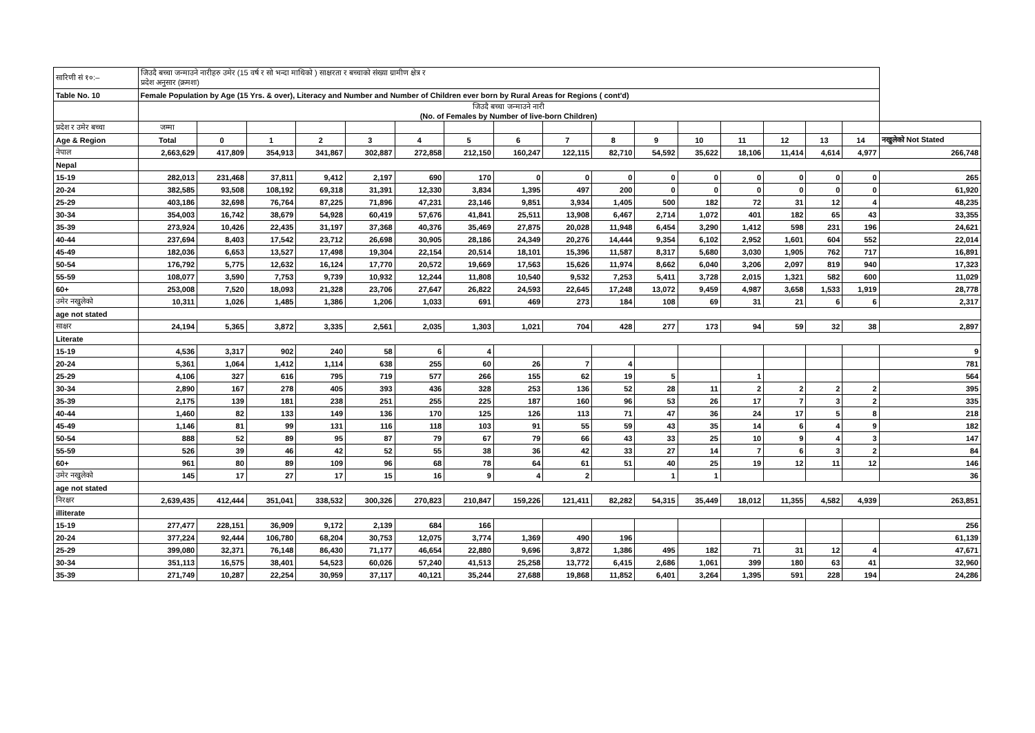| सारिणी सं १०:– | जिउदै बच्चा जन्माउने नारीहरु उमेर (15 वर्ष र सो भन्दा माथिको ) साक्षरता र बच्चाको संख्या ग्रामीण क्षेत्र र प्रदेश अनुसार (क्रमशः) | | | | | | | | | | | | | | | | |
| Table No. 10 | Female Population by Age (15 Yrs. & over), Literacy and Number and Number of Children ever born by Rural Areas for Regions ( cont'd) | | | | | | | | | | | | | | | | |
| | जिउदै बच्चा जन्माउने नारी (No. of Females by Number of live-born Children) | | | | | | | | | | | | | | | | |
| प्रदेश र उमेर बच्चा | जम्मा | | | | | | | | | | | | | | | | |
| Age & Region | Total | 0 | 1 | 2 | 3 | 4 | 5 | 6 | 7 | 8 | 9 | 10 | 11 | 12 | 13 | 14 | नखुलेको Not Stated |
| नेपाल | 2,663,629 | 417,809 | 354,913 | 341,867 | 302,887 | 272,858 | 212,150 | 160,247 | 122,115 | 82,710 | 54,592 | 35,622 | 18,106 | 11,414 | 4,614 | 4,977 | 266,748 |
| Nepal | | | | | | | | | | | | | | | | | |
| 15-19 | 282,013 | 231,468 | 37,811 | 9,412 | 2,197 | 690 | 170 | 0 | 0 | 0 | 0 | 0 | 0 | 0 | 0 | 0 | 265 |
| 20-24 | 382,585 | 93,508 | 108,192 | 69,318 | 31,391 | 12,330 | 3,834 | 1,395 | 497 | 200 | 0 | 0 | 0 | 0 | 0 | 0 | 61,920 |
| 25-29 | 403,186 | 32,698 | 76,764 | 87,225 | 71,896 | 47,231 | 23,146 | 9,851 | 3,934 | 1,405 | 500 | 182 | 72 | 31 | 12 | 4 | 48,235 |
| 30-34 | 354,003 | 16,742 | 38,679 | 54,928 | 60,419 | 57,676 | 41,841 | 25,511 | 13,908 | 6,467 | 2,714 | 1,072 | 401 | 182 | 65 | 43 | 33,355 |
| 35-39 | 273,924 | 10,426 | 22,435 | 31,197 | 37,368 | 40,376 | 35,469 | 27,875 | 20,028 | 11,948 | 6,454 | 3,290 | 1,412 | 598 | 231 | 196 | 24,621 |
| 40-44 | 237,694 | 8,403 | 17,542 | 23,712 | 26,698 | 30,905 | 28,186 | 24,349 | 20,276 | 14,444 | 9,354 | 6,102 | 2,952 | 1,601 | 604 | 552 | 22,014 |
| 45-49 | 182,036 | 6,653 | 13,527 | 17,498 | 19,304 | 22,154 | 20,514 | 18,101 | 15,396 | 11,587 | 8,317 | 5,680 | 3,030 | 1,905 | 762 | 717 | 16,891 |
| 50-54 | 176,792 | 5,775 | 12,632 | 16,124 | 17,770 | 20,572 | 19,669 | 17,563 | 15,626 | 11,974 | 8,662 | 6,040 | 3,206 | 2,097 | 819 | 940 | 17,323 |
| 55-59 | 108,077 | 3,590 | 7,753 | 9,739 | 10,932 | 12,244 | 11,808 | 10,540 | 9,532 | 7,253 | 5,411 | 3,728 | 2,015 | 1,321 | 582 | 600 | 11,029 |
| 60+ | 253,008 | 7,520 | 18,093 | 21,328 | 23,706 | 27,647 | 26,822 | 24,593 | 22,645 | 17,248 | 13,072 | 9,459 | 4,987 | 3,658 | 1,533 | 1,919 | 28,778 |
| उमेर नखुलेको | 10,311 | 1,026 | 1,485 | 1,386 | 1,206 | 1,033 | 691 | 469 | 273 | 184 | 108 | 69 | 31 | 21 | 6 | 6 | 2,317 |
| age not stated | | | | | | | | | | | | | | | | | |
| साक्षर | 24,194 | 5,365 | 3,872 | 3,335 | 2,561 | 2,035 | 1,303 | 1,021 | 704 | 428 | 277 | 173 | 94 | 59 | 32 | 38 | 2,897 |
| Literate | | | | | | | | | | | | | | | | | |
| 15-19 | 4,536 | 3,317 | 902 | 240 | 58 | 6 | 4 | | | | | | | | | | 9 |
| 20-24 | 5,361 | 1,064 | 1,412 | 1,114 | 638 | 255 | 60 | 26 | 7 | 4 | | | | | | | 781 |
| 25-29 | 4,106 | 327 | 616 | 795 | 719 | 577 | 266 | 155 | 62 | 19 | 5 | | 1 | | | | 564 |
| 30-34 | 2,890 | 167 | 278 | 405 | 393 | 436 | 328 | 253 | 136 | 52 | 28 | 11 | 2 | 2 | 2 | 2 | 395 |
| 35-39 | 2,175 | 139 | 181 | 238 | 251 | 255 | 225 | 187 | 160 | 96 | 53 | 26 | 17 | 7 | 3 | 2 | 335 |
| 40-44 | 1,460 | 82 | 133 | 149 | 136 | 170 | 125 | 126 | 113 | 71 | 47 | 36 | 24 | 17 | 5 | 8 | 218 |
| 45-49 | 1,146 | 81 | 99 | 131 | 116 | 118 | 103 | 91 | 55 | 59 | 43 | 35 | 14 | 6 | 4 | 9 | 182 |
| 50-54 | 888 | 52 | 89 | 95 | 87 | 79 | 67 | 79 | 66 | 43 | 33 | 25 | 10 | 9 | 4 | 3 | 147 |
| 55-59 | 526 | 39 | 46 | 42 | 52 | 55 | 38 | 36 | 42 | 33 | 27 | 14 | 7 | 6 | 3 | 2 | 84 |
| 60+ | 961 | 80 | 89 | 109 | 96 | 68 | 78 | 64 | 61 | 51 | 40 | 25 | 19 | 12 | 11 | 12 | 146 |
| उमेर नखुलेको | 145 | 17 | 27 | 17 | 15 | 16 | 9 | 4 | 2 | | 1 | 1 | | | | | 36 |
| age not stated | | | | | | | | | | | | | | | | | |
| निरक्षर | 2,639,435 | 412,444 | 351,041 | 338,532 | 300,326 | 270,823 | 210,847 | 159,226 | 121,411 | 82,282 | 54,315 | 35,449 | 18,012 | 11,355 | 4,582 | 4,939 | 263,851 |
| illiterate | | | | | | | | | | | | | | | | | |
| 15-19 | 277,477 | 228,151 | 36,909 | 9,172 | 2,139 | 684 | 166 | | | | | | | | | | 256 |
| 20-24 | 377,224 | 92,444 | 106,780 | 68,204 | 30,753 | 12,075 | 3,774 | 1,369 | 490 | 196 | | | | | | | 61,139 |
| 25-29 | 399,080 | 32,371 | 76,148 | 86,430 | 71,177 | 46,654 | 22,880 | 9,696 | 3,872 | 1,386 | 495 | 182 | 71 | 31 | 12 | 4 | 47,671 |
| 30-34 | 351,113 | 16,575 | 38,401 | 54,523 | 60,026 | 57,240 | 41,513 | 25,258 | 13,772 | 6,415 | 2,686 | 1,061 | 399 | 180 | 63 | 41 | 32,960 |
| 35-39 | 271,749 | 10,287 | 22,254 | 30,959 | 37,117 | 40,121 | 35,244 | 27,688 | 19,868 | 11,852 | 6,401 | 3,264 | 1,395 | 591 | 228 | 194 | 24,286 |